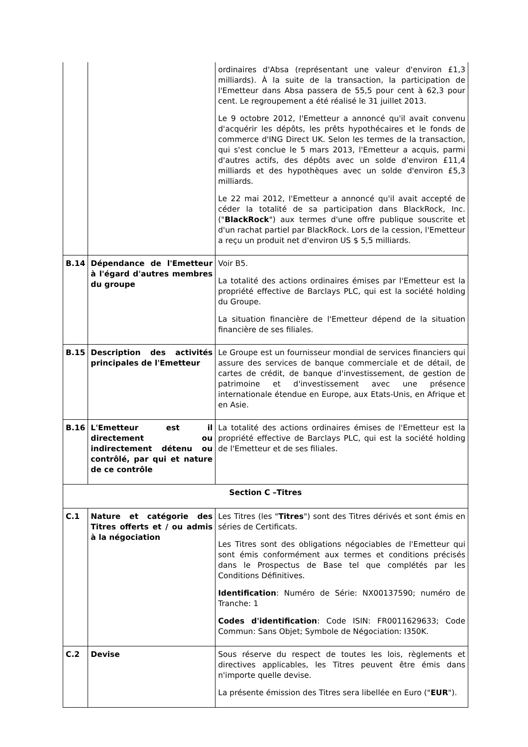| | | ordinaires d'Absa (représentant une valeur d'environ £1,3 milliards). À la suite de la transaction, la participation de l'Emetteur dans Absa passera de 55,5 pour cent à 62,3 pour cent. Le regroupement a été réalisé le 31 juillet 2013. Le 9 octobre 2012, l'Emetteur a annoncé qu'il avait convenu d'acquérir les dépôts, les prêts hypothécaires et le fonds de commerce d'ING Direct UK. Selon les termes de la transaction, qui s'est conclue le 5 mars 2013, l'Emetteur a acquis, parmi d'autres actifs, des dépôts avec un solde d'environ £11,4 milliards et des hypothèques avec un solde d'environ £5,3 milliards. Le 22 mai 2012, l'Emetteur a annoncé qu'il avait accepté de céder la totalité de sa participation dans BlackRock, Inc. (" BlackRock ") aux termes d'une offre publique souscrite et d'un rachat partiel par BlackRock. Lors de la cession, l'Emetteur a reçu un produit net d'environ US $ 5,5 milliards. |
| B.14 | Dépendance de l'Emetteur à l'égard d'autres membres du groupe | Voir B5. La totalité des actions ordinaires émises par l'Emetteur est la propriété effective de Barclays PLC, qui est la société holding du Groupe. La situation financière de l'Emetteur dépend de la situation financière de ses filiales. |
| B.15 | Description des activités principales de l'Emetteur | Le Groupe est un fournisseur mondial de services financiers qui assure des services de banque commerciale et de détail, de cartes de crédit, de banque d'investissement, de gestion de patrimoine et d'investissement avec une présence internationale étendue en Europe, aux Etats-Unis, en Afrique et en Asie. |
| B.16 | L'Emetteur est il directement ou indirectement détenu ou contrôlé, par qui et nature de ce contrôle | La totalité des actions ordinaires émises de l'Emetteur est la propriété effective de Barclays PLC, qui est la société holding de l'Emetteur et de ses filiales. |
| Section C –Titres | | |
| C.1 | Nature et catégorie des Titres offerts et / ou admis à la négociation | Les Titres (les " Titres ") sont des Titres dérivés et sont émis en séries de Certificats. Les Titres sont des obligations négociables de l'Emetteur qui sont émis conformément aux termes et conditions précisés dans le Prospectus de Base tel que complétés par les Conditions Définitives. Identification : Numéro de Série: NX00137590; numéro de Tranche: 1 Codes d'identification : Code ISIN: FR0011629633; Code Commun: Sans Objet; Symbole de Négociation: I350K. |
| C.2 | Devise | Sous réserve du respect de toutes les lois, règlements et directives applicables, les Titres peuvent être émis dans n'importe quelle devise. La présente émission des Titres sera libellée en Euro (" EUR "). |